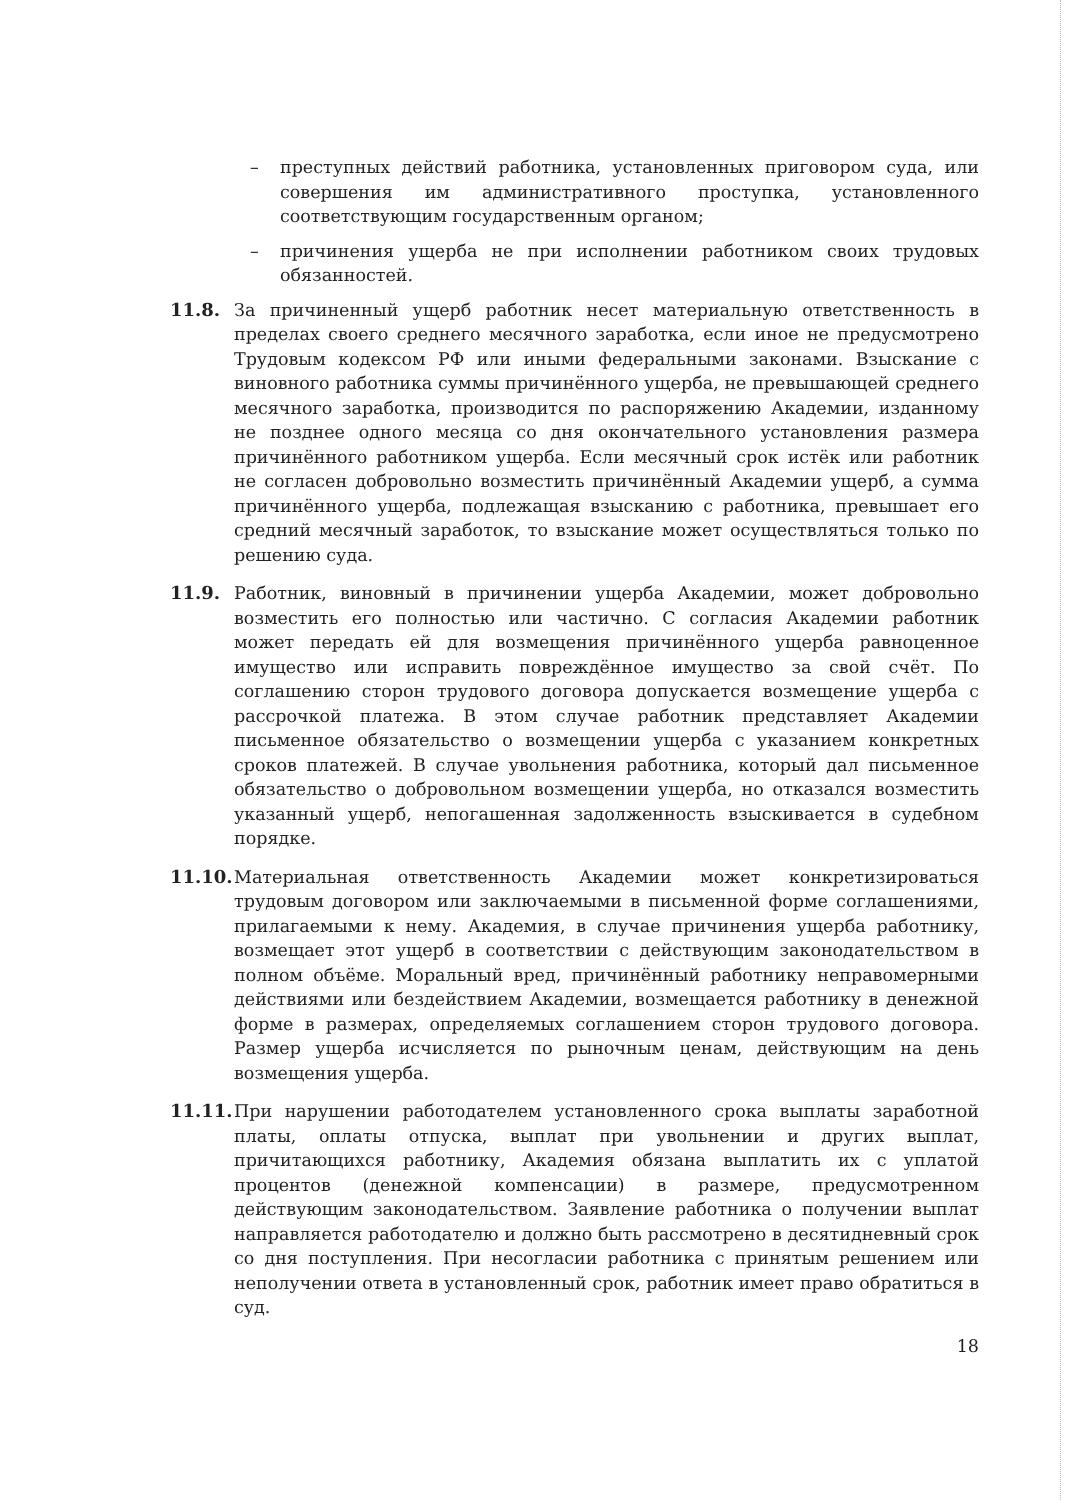– преступных действий работника, установленных приговором суда, или совершения им административного проступка, установленного соответствующим государственным органом;
– причинения ущерба не при исполнении работником своих трудовых обязанностей.
11.8. За причиненный ущерб работник несет материальную ответственность в пределах своего среднего месячного заработка, если иное не предусмотрено Трудовым кодексом РФ или иными федеральными законами. Взыскание с виновного работника суммы причинённого ущерба, не превышающей среднего месячного заработка, производится по распоряжению Академии, изданному не позднее одного месяца со дня окончательного установления размера причинённого работником ущерба. Если месячный срок истёк или работник не согласен добровольно возместить причинённый Академии ущерб, а сумма причинённого ущерба, подлежащая взысканию с работника, превышает его средний месячный заработок, то взыскание может осуществляться только по решению суда.
11.9. Работник, виновный в причинении ущерба Академии, может добровольно возместить его полностью или частично. С согласия Академии работник может передать ей для возмещения причинённого ущерба равноценное имущество или исправить повреждённое имущество за свой счёт. По соглашению сторон трудового договора допускается возмещение ущерба с рассрочкой платежа. В этом случае работник представляет Академии письменное обязательство о возмещении ущерба с указанием конкретных сроков платежей. В случае увольнения работника, который дал письменное обязательство о добровольном возмещении ущерба, но отказался возместить указанный ущерб, непогашенная задолженность взыскивается в судебном порядке.
11.10.
Материальная ответственность Академии может конкретизироваться трудовым договором или заключаемыми в письменной форме соглашениями, прилагаемыми к нему. Академия, в случае причинения ущерба работнику, возмещает этот ущерб в соответствии с действующим законодательством в полном объёме. Моральный вред, причинённый работнику неправомерными действиями или бездействием Академии, возмещается работнику в денежной форме в размерах, определяемых соглашением сторон трудового договора. Размер ущерба исчисляется по рыночным ценам, действующим на день возмещения ущерба.
11.11.
При нарушении работодателем установленного срока выплаты заработной платы, оплаты отпуска, выплат при увольнении и других выплат, причитающихся работнику, Академия обязана выплатить их с уплатой процентов (денежной компенсации) в размере, предусмотренном действующим законодательством. Заявление работника о получении выплат направляется работодателю и должно быть рассмотрено в десятидневный срок со дня поступления. При несогласии работника с принятым решением или неполучении ответа в установленный срок, работник имеет право обратиться в суд.
18